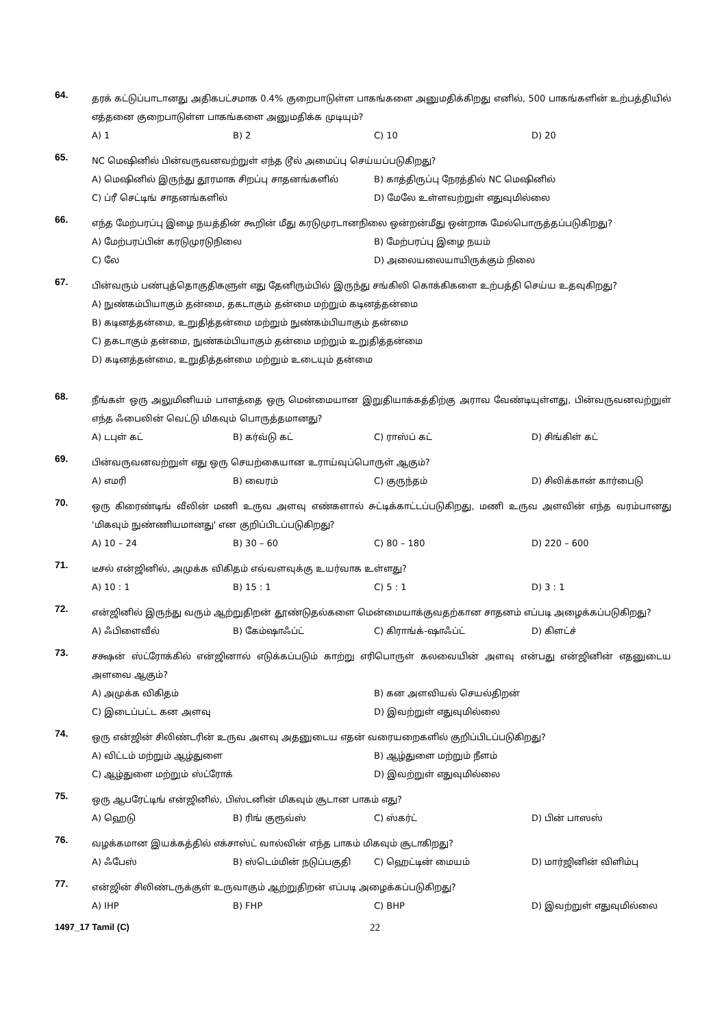64.
தரக் கட்டுப்பாடானது அதிகபட்சமாக 0.4% குறைபாடுள்ள பாகங்களை அனுமதிக்கிறது எனில், 500 பாகங்களின் உற்பத்தியில் எத்தனை குறைபாடுள்ள பாகங்களை அனுமதிக்க முடியும்?
A) 1 B) 2 C) 10 D) 20
65.
NC மெஷினில் பின்வருவனவற்றுள் எந்த டூல் அமைப்பு செய்யப்படுகிறது?
A) மெஷினில் இருந்து தூரமாக சிறப்பு சாதனங்களில் B) காத்திருப்பு நேரத்தில் NC மெஷினில் C) ப்ரீ செட்டிங் சாதனங்களில் D) மேலே உள்ளவற்றுள் எதுவுமில்லை
66.
எந்த மேற்பரப்பு இழை நயத்தின் கூறின் மீது கரடுமுரடானநிலை ஒன்றன்மீது ஒன்றாக மேல்பொருத்தப்படுகிறது?
A) மேற்பரப்பின் கரடுமுரடுநிலை B) மேற்பரப்பு இழை நயம் C) லே D) அலையலையாயிருக்கும் நிலை
67.
பின்வரும் பண்புத்தொகுதிகளுள் எது தேனிரும்பில் இருந்து சங்கிலி கொக்கிகளை உற்பத்தி செய்ய உதவுகிறது?
A) நுண்கம்பியாகும் தன்மை, தகடாகும் தன்மை மற்றும் கடினத்தன்மை
B) கடினத்தன்மை, உறுதித்தன்மை மற்றும் நுண்கம்பியாகும் தன்மை
C) தகடாகும் தன்மை, நுண்கம்பியாகும் தன்மை மற்றும் உறுதித்தன்மை
D) கடினத்தன்மை, உறுதித்தன்மை மற்றும் உடையும் தன்மை
68.
நீங்கள் ஒரு அலுமினியம் பாளத்தை ஒரு மென்மையான இறுதியாக்கத்திற்கு அராவ வேண்டியுள்ளது, பின்வருவனவற்றுள் எந்த ஃபைலின் வெட்டு மிகவும் பொருத்தமானது?
A) டபுள் கட் B) கர்வ்டு கட் C) ராஸ்ப் கட் D) சிங்கிள் கட்
69.
பின்வருவனவற்றுள் எது ஒரு செயற்கையான உராய்வுப்பொருள் ஆகும்?
A) எமரி B) வைரம் C) குருந்தம் D) சிலிக்கான் கார்பைடு
70.
ஒரு கிரைண்டிங் வீலின் மணி உருவ அளவு எண்களால் சுட்டிக்காட்டப்படுகிறது, மணி உருவ அளவின் எந்த வரம்பானது 'மிகவும் நுண்ணியமானது' என குறிப்பிடப்படுகிறது?
A) 10 – 24 B) 30 – 60 C) 80 – 180 D) 220 – 600
71.
டீசல் என்ஜினில், அமுக்க விகிதம் எவ்வளவுக்கு உயர்வாக உள்ளது?
A) 10 : 1 B) 15 : 1 C) 5 : 1 D) 3 : 1
72.
என்ஜினில் இருந்து வரும் ஆற்றுதிறன் தூண்டுதல்களை மென்மையாக்குவதற்கான சாதனம் எப்படி அழைக்கப்படுகிறது?
A) ஃபிளைவீல் B) கேம்ஷாஃப்ட் C) கிராங்க்-ஷாஃப்ட் D) கிளட்ச்
73.
சக்ஷன் ஸ்ட்ரோக்கில் என்ஜினால் எடுக்கப்படும் காற்று எரிபொருள் கலவையின் அளவு என்பது என்ஜினின் எதனுடைய அளவை ஆகும்?
A) அமுக்க விகிதம் B) கன அளவியல் செயல்திறன் C) இடைப்பட்ட கன அளவு D) இவற்றுள் எதுவுமில்லை
74.
ஒரு என்ஜின் சிலிண்டரின் உருவ அளவு அதனுடைய எதன் வரையறைகளில் குறிப்பிடப்படுகிறது?
A) விட்டம் மற்றும் ஆழ்துளை B) ஆழ்துளை மற்றும் நீளம் C) ஆழ்துளை மற்றும் ஸ்ட்ரோக் D) இவற்றுள் எதுவுமில்லை
75.
ஒரு ஆபரேட்டிங் என்ஜினில், பிஸ்டனின் மிகவும் சூடான பாகம் எது?
A) ஹெடு B) ரிங் குரூவ்ஸ் C) ஸ்கர்ட் D) பின் பாஸஸ்
76.
வழக்கமான இயக்கத்தில் எக்சாஸ்ட் வால்வின் எந்த பாகம் மிகவும் சூடாகிறது?
A) ஃபேஸ் B) ஸ்டெம்மின் நடுப்பகுதி C) ஹெட்டின் மையம் D) மார்ஜினின் விளிம்பு
77.
என்ஜின் சிலிண்டருக்குள் உருவாகும் ஆற்றுதிறன் எப்படி அழைக்கப்படுகிறது?
A) IHP B) FHP C) BHP D) இவற்றுள் எதுவுமில்லை
1497_17 Tamil (C) 22